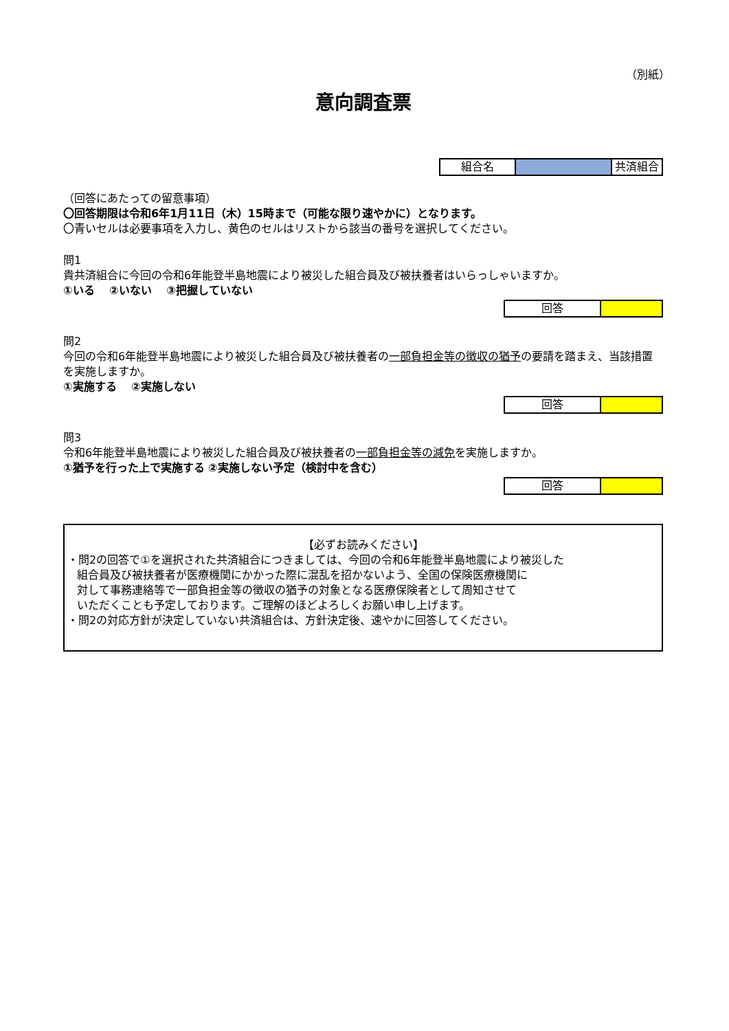（別紙）
意向調査票
| 組合名 | | 共済組合 |
（回答にあたっての留意事項）
〇回答期限は令和6年1月11日（木）15時まで（可能な限り速やかに）となります。
〇青いセルは必要事項を入力し、黄色のセルはリストから該当の番号を選択してください。
問1
貴共済組合に今回の令和6年能登半島地震により被災した組合員及び被扶養者はいらっしゃいますか。
①いる　 ②いない　 ③把握していない
| 回答 | |
問2
今回の令和6年能登半島地震により被災した組合員及び被扶養者の一部負担金等の徴収の猶予の要請を踏まえ、当該措置を実施しますか。
①実施する　 ②実施しない
| 回答 | |
問3
令和6年能登半島地震により被災した組合員及び被扶養者の一部負担金等の減免を実施しますか。
①猶予を行った上で実施する ②実施しない予定（検討中を含む）
| 回答 | |
【必ずお読みください】
・問2の回答で①を選択された共済組合につきましては、今回の令和6年能登半島地震により被災した
組合員及び被扶養者が医療機関にかかった際に混乱を招かないよう、全国の保険医療機関に
対して事務連絡等で一部負担金等の徴収の猶予の対象となる医療保険者として周知させて
いただくことも予定しております。ご理解のほどよろしくお願い申し上げます。
・問2の対応方針が決定していない共済組合は、方針決定後、速やかに回答してください。